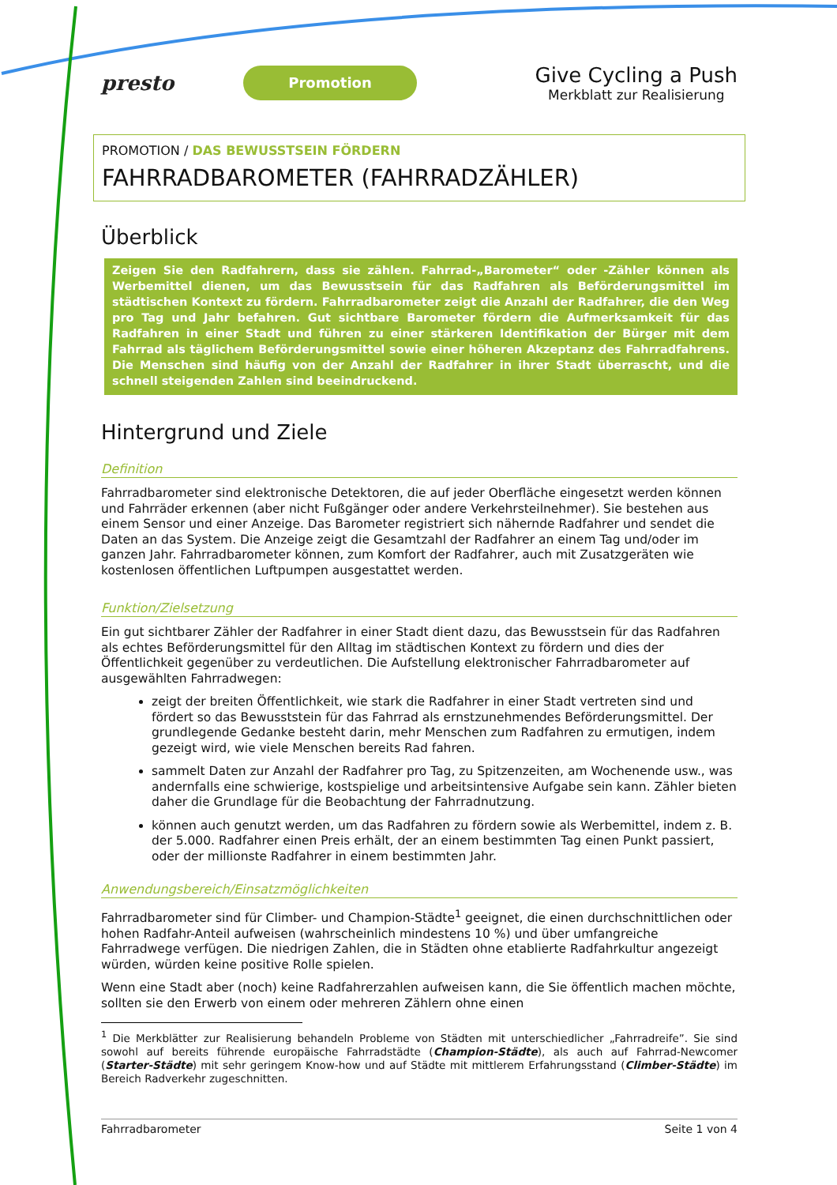presto
Promotion
Give Cycling a Push
Merkblatt zur Realisierung
PROMOTION / DAS BEWUSSTSEIN FÖRDERN
FAHRRADBAROMETER (FAHRRADZÄHLER)
Überblick
Zeigen Sie den Radfahrern, dass sie zählen. Fahrrad-„Barometer“ oder -Zähler können als Werbemittel dienen, um das Bewusstsein für das Radfahren als Beförderungsmittel im städtischen Kontext zu fördern. Fahrradbarometer zeigt die Anzahl der Radfahrer, die den Weg pro Tag und Jahr befahren. Gut sichtbare Barometer fördern die Aufmerksamkeit für das Radfahren in einer Stadt und führen zu einer stärkeren Identifikation der Bürger mit dem Fahrrad als täglichem Beförderungsmittel sowie einer höheren Akzeptanz des Fahrradfahrens. Die Menschen sind häufig von der Anzahl der Radfahrer in ihrer Stadt überrascht, und die schnell steigenden Zahlen sind beeindruckend.
Hintergrund und Ziele
Definition
Fahrradbarometer sind elektronische Detektoren, die auf jeder Oberfläche eingesetzt werden können und Fahrräder erkennen (aber nicht Fußgänger oder andere Verkehrsteilnehmer). Sie bestehen aus einem Sensor und einer Anzeige. Das Barometer registriert sich nähernde Radfahrer und sendet die Daten an das System. Die Anzeige zeigt die Gesamtzahl der Radfahrer an einem Tag und/oder im ganzen Jahr. Fahrradbarometer können, zum Komfort der Radfahrer, auch mit Zusatzgeräten wie kostenlosen öffentlichen Luftpumpen ausgestattet werden.
Funktion/Zielsetzung
Ein gut sichtbarer Zähler der Radfahrer in einer Stadt dient dazu, das Bewusstsein für das Radfahren als echtes Beförderungsmittel für den Alltag im städtischen Kontext zu fördern und dies der Öffentlichkeit gegenüber zu verdeutlichen. Die Aufstellung elektronischer Fahrradbarometer auf ausgewählten Fahrradwegen:
zeigt der breiten Öffentlichkeit, wie stark die Radfahrer in einer Stadt vertreten sind und fördert so das Bewusststein für das Fahrrad als ernstzunehmendes Beförderungsmittel. Der grundlegende Gedanke besteht darin, mehr Menschen zum Radfahren zu ermutigen, indem gezeigt wird, wie viele Menschen bereits Rad fahren.
sammelt Daten zur Anzahl der Radfahrer pro Tag, zu Spitzenzeiten, am Wochenende usw., was andernfalls eine schwierige, kostspielige und arbeitsintensive Aufgabe sein kann. Zähler bieten daher die Grundlage für die Beobachtung der Fahrradnutzung.
können auch genutzt werden, um das Radfahren zu fördern sowie als Werbemittel, indem z. B. der 5.000. Radfahrer einen Preis erhält, der an einem bestimmten Tag einen Punkt passiert, oder der millionste Radfahrer in einem bestimmten Jahr.
Anwendungsbereich/Einsatzmöglichkeiten
Fahrradbarometer sind für Climber- und Champion-Städte<sup>1</sup> geeignet, die einen durchschnittlichen oder hohen Radfahr-Anteil aufweisen (wahrscheinlich mindestens 10 %) und über umfangreiche Fahrradwege verfügen. Die niedrigen Zahlen, die in Städten ohne etablierte Radfahrkultur angezeigt würden, würden keine positive Rolle spielen.
Wenn eine Stadt aber (noch) keine Radfahrerzahlen aufweisen kann, die Sie öffentlich machen möchte, sollten sie den Erwerb von einem oder mehreren Zählern ohne einen
<sup>1</sup> Die Merkblätter zur Realisierung behandeln Probleme von Städten mit unterschiedlicher „Fahrradreife”. Sie sind sowohl auf bereits führende europäische Fahrradstädte (Champion-Städte), als auch auf Fahrrad-Newcomer (Starter-Städte) mit sehr geringem Know-how und auf Städte mit mittlerem Erfahrungsstand (Climber-Städte) im Bereich Radverkehr zugeschnitten.
Fahrradbarometer Seite 1 von 4